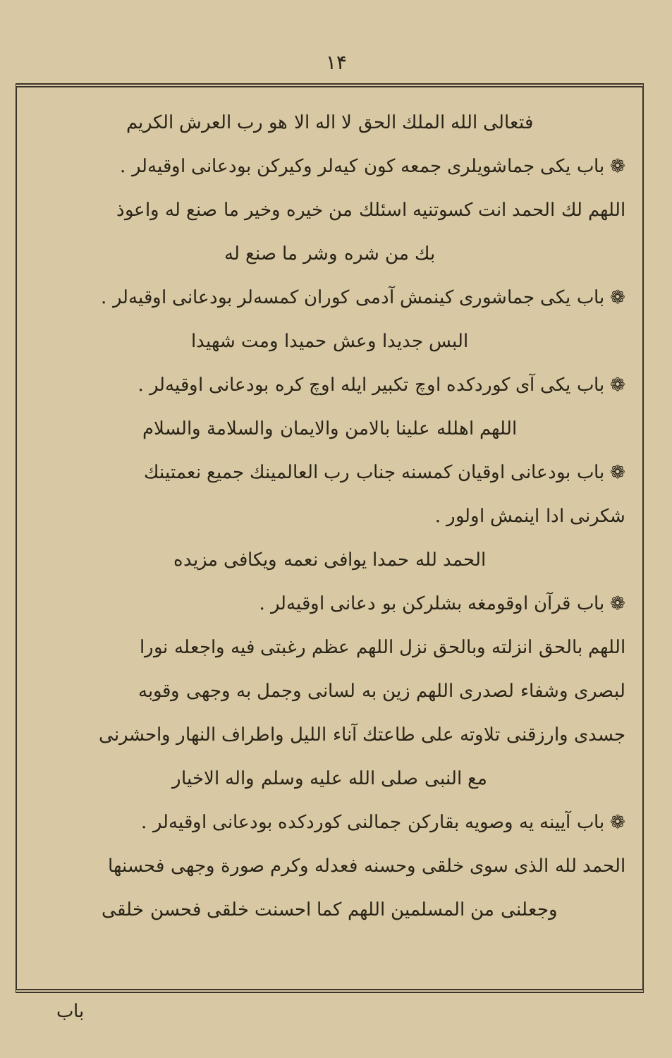۱۴
فتعالی الله الملك الحق لا اله الا هو رب العرش الکریم
❁ باب یکی جماشویلری جمعه کون کیه‌لر وکیرکن بودعانی اوقیه‌لر .
اللهم لك الحمد انت کسوتنیه اسئلك من خیره وخیر ما صنع له واعوذ
بك من شره وشر ما صنع له
❁ باب یکی جماشوری کینمش آدمی کوران کمسه‌لر بودعانی اوقیه‌لر .
البس جدیدا وعش حمیدا ومت شهیدا
❁ باب یکی آی کوردکده اوچ تکبیر ایله اوچ کره بودعانی اوقیه‌لر .
اللهم اهلله علینا بالامن والایمان والسلامة والسلام
❁ باب بودعانی اوقیان کمسنه جناب رب العالمینك جمیع نعمتینك
شکرنی ادا اینمش اولور .
الحمد لله حمدا یوافی نعمه ویکافی مزیده
❁ باب قرآن اوقومغه بشلرکن بو دعانی اوقیه‌لر .
اللهم بالحق انزلته وبالحق نزل اللهم عظم رغبتی فیه واجعله نورا
لبصری وشفاء لصدری اللهم زین به لسانی وجمل به وجهی وقوبه
جسدی وارزقنی تلاوته علی طاعتك آناء اللیل واطراف النهار واحشرنی
مع النبی صلی الله علیه وسلم واله الاخیار
❁ باب آیینه یه وصویه بقارکن جمالنی کوردکده بودعانی اوقیه‌لر .
الحمد لله الذی سوی خلقی وحسنه فعدله وکرم صورة وجهی فحسنها
وجعلنی من المسلمین اللهم کما احسنت خلقی فحسن خلقی
باب